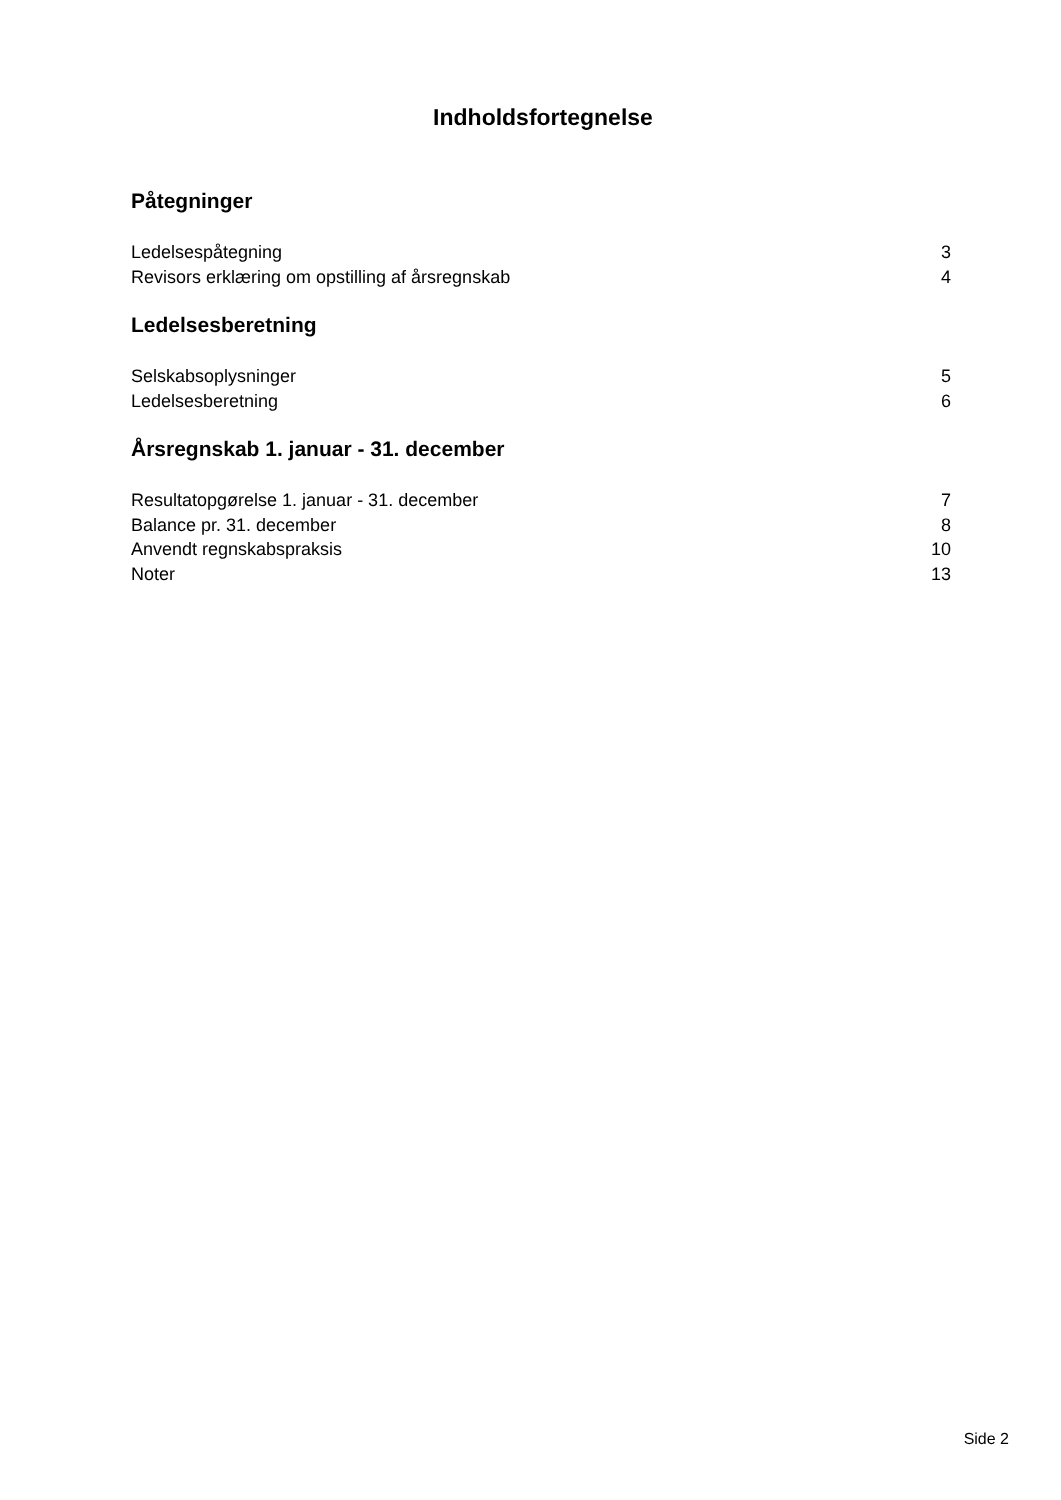Indholdsfortegnelse
Påtegninger
Ledelsespåtegning 3
Revisors erklæring om opstilling af årsregnskab 4
Ledelsesberetning
Selskabsoplysninger 5
Ledelsesberetning 6
Årsregnskab 1. januar - 31. december
Resultatopgørelse 1. januar - 31. december 7
Balance pr. 31. december 8
Anvendt regnskabspraksis 10
Noter 13
Side 2